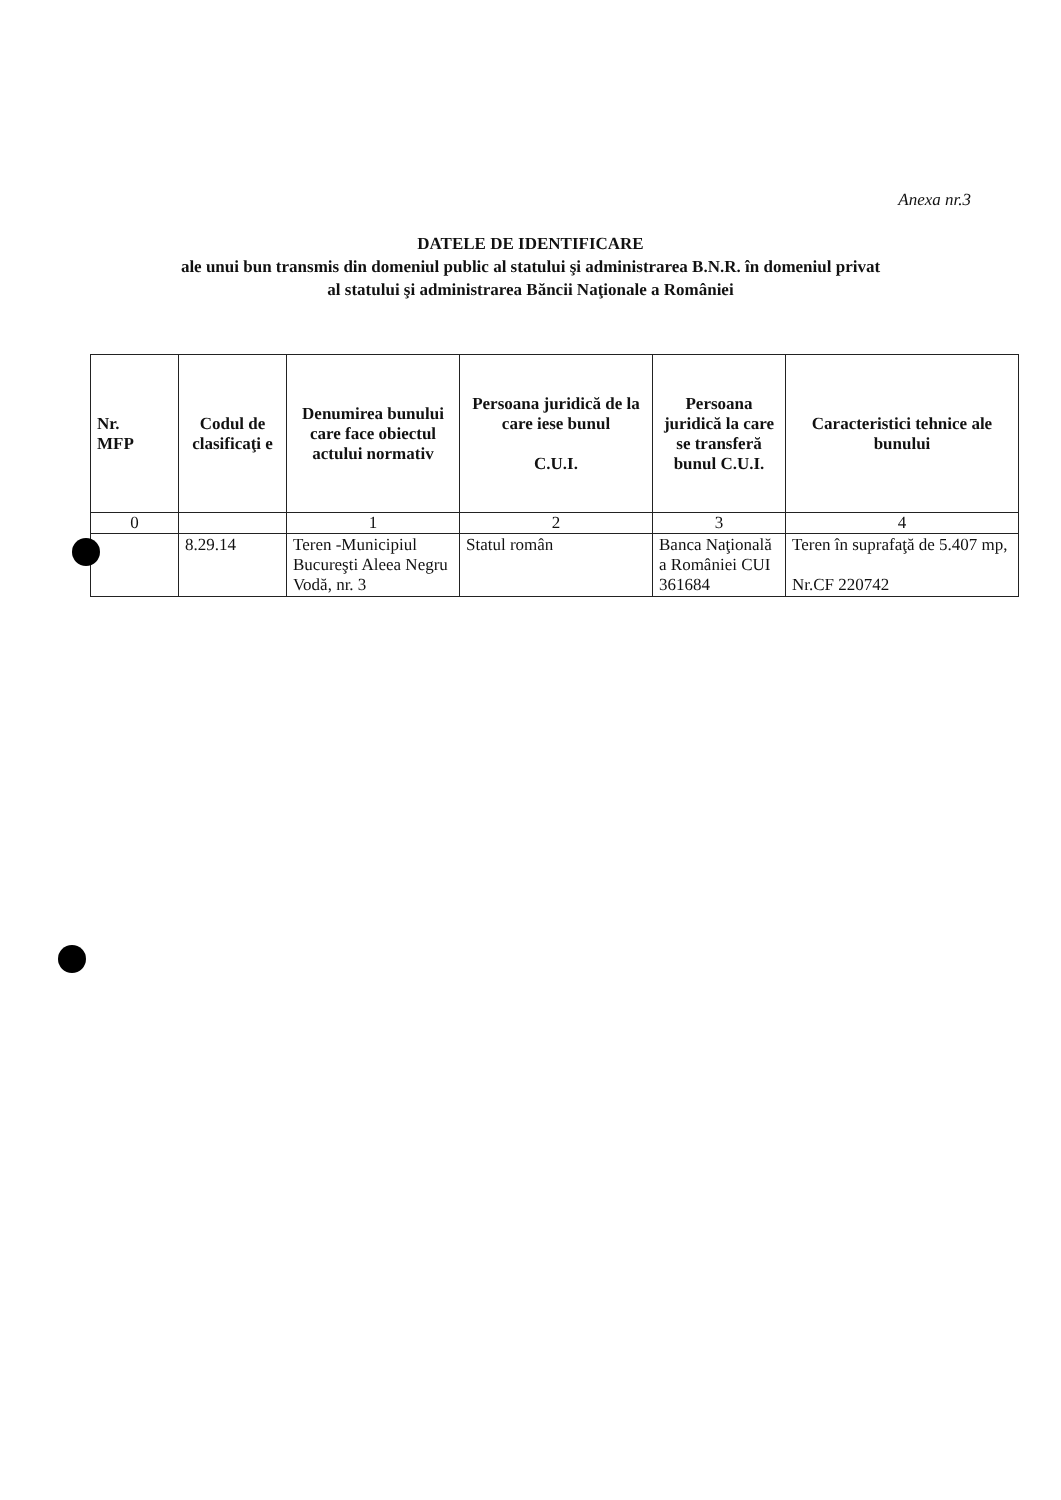Anexa nr.3
DATELE DE IDENTIFICARE
ale unui bun transmis din domeniul public al statului şi administrarea B.N.R. în domeniul privat
al statului şi administrarea Băncii Naţionale a României
| Nr. MFP | Codul de clasificaţi e | Denumirea bunului care face obiectul actului normativ | Persoana juridică de la care iese bunul C.U.I. | Persoana juridică la care se transferă bunul C.U.I. | Caracteristici tehnice ale bunului |
| --- | --- | --- | --- | --- | --- |
| 0 | | 1 | 2 | 3 | 4 |
| | 8.29.14 | Teren -Municipiul Bucureşti Aleea Negru Vodă, nr. 3 | Statul român | Banca Naţională a României CUI 361684 | Teren în suprafaţă de 5.407 mp, Nr.CF 220742 |